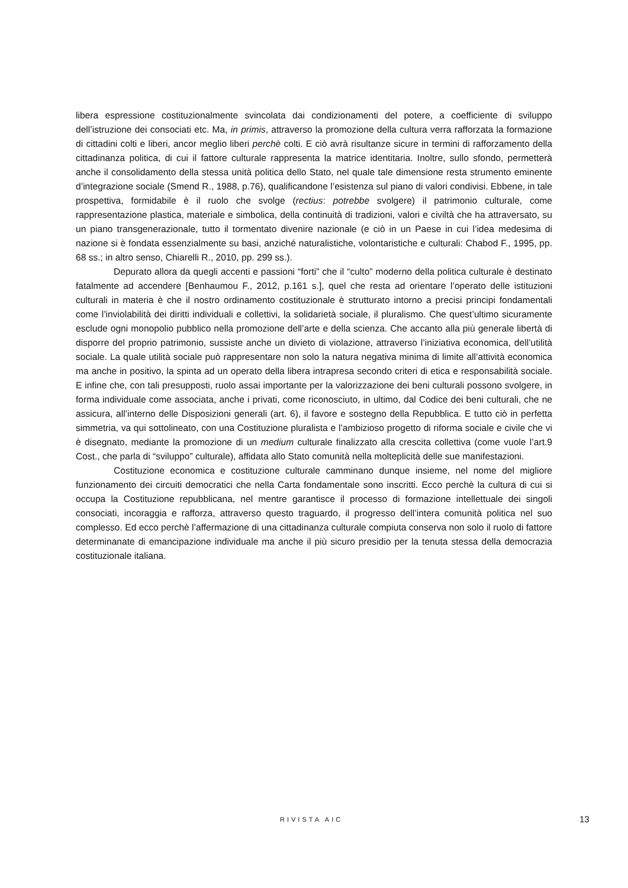libera espressione costituzionalmente svincolata dai condizionamenti del potere, a coefficiente di sviluppo dell’istruzione dei consociati etc. Ma, in primis, attraverso la promozione della cultura verra rafforzata la formazione di cittadini colti e liberi, ancor meglio liberi perchè colti. E ciò avrà risultanze sicure in termini di rafforzamento della cittadinanza politica, di cui il fattore culturale rappresenta la matrice identitaria. Inoltre, sullo sfondo, permetterà anche il consolidamento della stessa unità politica dello Stato, nel quale tale dimensione resta strumento eminente d’integrazione sociale (Smend R., 1988, p.76), qualificandone l’esistenza sul piano di valori condivisi. Ebbene, in tale prospettiva, formidabile è il ruolo che svolge (rectius: potrebbe svolgere) il patrimonio culturale, come rappresentazione plastica, materiale e simbolica, della continuità di tradizioni, valori e civiltà che ha attraversato, su un piano transgenerazionale, tutto il tormentato divenire nazionale (e ciò in un Paese in cui l’idea medesima di nazione si è fondata essenzialmente su basi, anziché naturalistiche, volontaristiche e culturali: Chabod F., 1995, pp. 68 ss.; in altro senso, Chiarelli R., 2010, pp. 299 ss.).
Depurato allora da quegli accenti e passioni “forti” che il “culto” moderno della politica culturale è destinato fatalmente ad accendere [Benhaumou F., 2012, p.161 s.], quel che resta ad orientare l’operato delle istituzioni culturali in materia è che il nostro ordinamento costituzionale è strutturato intorno a precisi principi fondamentali come l’inviolabilità dei diritti individuali e collettivi, la solidarietà sociale, il pluralismo. Che quest’ultimo sicuramente esclude ogni monopolio pubblico nella promozione dell’arte e della scienza. Che accanto alla più generale libertà di disporre del proprio patrimonio, sussiste anche un divieto di violazione, attraverso l’iniziativa economica, dell’utilità sociale. La quale utilità sociale può rappresentare non solo la natura negativa minima di limite all’attività economica ma anche in positivo, la spinta ad un operato della libera intrapresa secondo criteri di etica e responsabilità sociale. E infine che, con tali presupposti, ruolo assai importante per la valorizzazione dei beni culturali possono svolgere, in forma individuale come associata, anche i privati, come riconosciuto, in ultimo, dal Codice dei beni culturali, che ne assicura, all’interno delle Disposizioni generali (art. 6), il favore e sostegno della Repubblica. E tutto ciò in perfetta simmetria, va qui sottolineato, con una Costituzione pluralista e l’ambizioso progetto di riforma sociale e civile che vi è disegnato, mediante la promozione di un medium culturale finalizzato alla crescita collettiva (come vuole l’art.9 Cost., che parla di “sviluppo” culturale), affidata allo Stato comunità nella molteplicità delle sue manifestazioni.
Costituzione economica e costituzione culturale camminano dunque insieme, nel nome del migliore funzionamento dei circuiti democratici che nella Carta fondamentale sono inscritti. Ecco perchè la cultura di cui si occupa la Costituzione repubblicana, nel mentre garantisce il processo di formazione intellettuale dei singoli consociati, incoraggia e rafforza, attraverso questo traguardo, il progresso dell’intera comunità politica nel suo complesso. Ed ecco perchè l’affermazione di una cittadinanza culturale compiuta conserva non solo il ruolo di fattore determinanate di emancipazione individuale ma anche il più sicuro presidio per la tenuta stessa della democrazia costituzionale italiana.
RIVISTA AIC 13